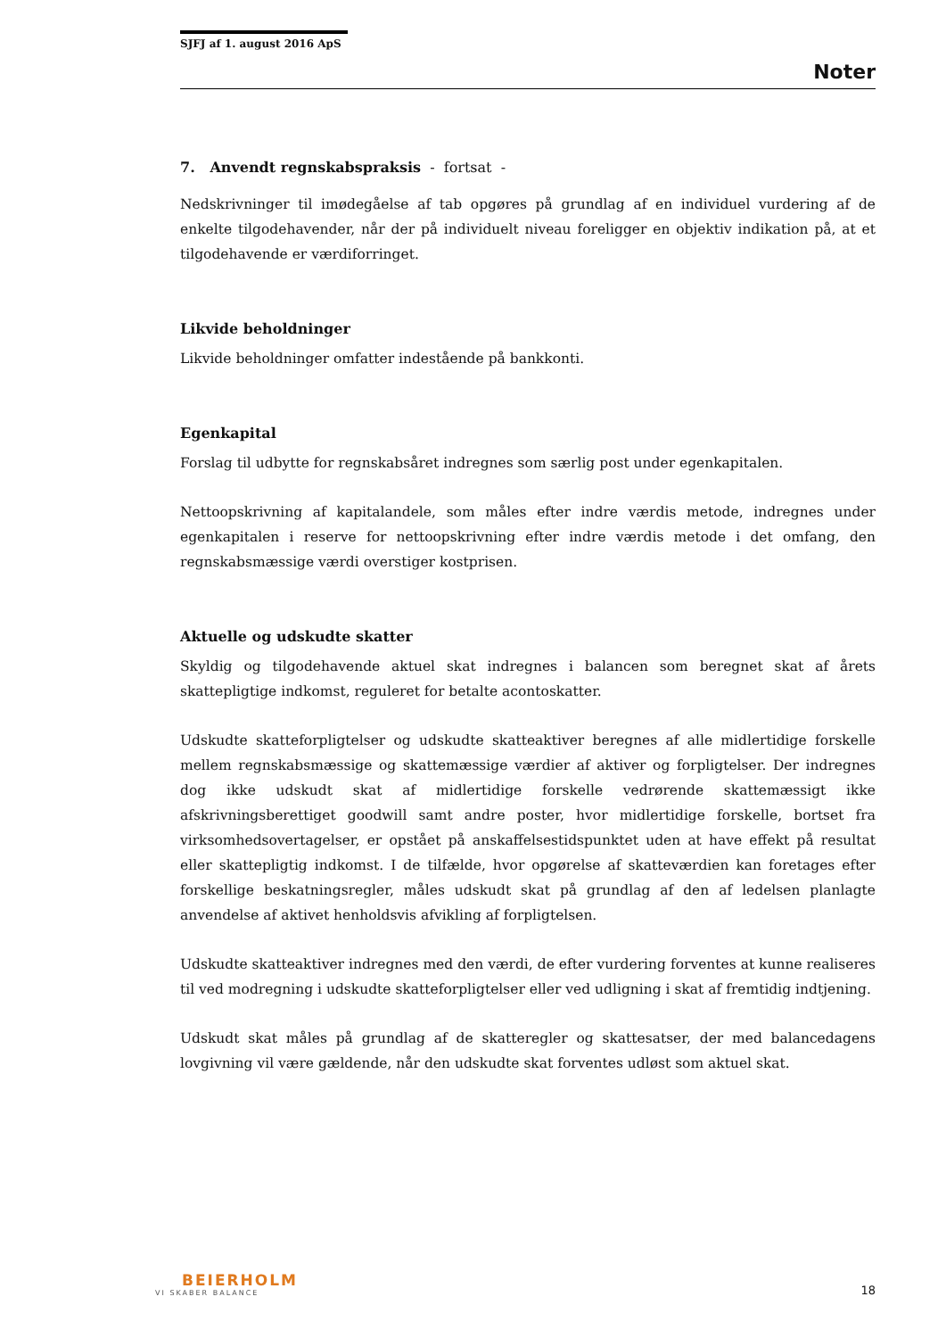SJFJ af 1. august 2016 ApS
Noter
7. Anvendt regnskabspraksis - fortsat -
Nedskrivninger til imødegåelse af tab opgøres på grundlag af en individuel vurdering af de enkelte tilgodehavender, når der på individuelt niveau foreligger en objektiv indikation på, at et tilgodehavende er værdiforringet.
Likvide beholdninger
Likvide beholdninger omfatter indestående på bankkonti.
Egenkapital
Forslag til udbytte for regnskabsåret indregnes som særlig post under egenkapitalen.
Nettoopskrivning af kapitalandele, som måles efter indre værdis metode, indregnes under egenkapitalen i reserve for nettoopskrivning efter indre værdis metode i det omfang, den regnskabsmæssige værdi overstiger kostprisen.
Aktuelle og udskudte skatter
Skyldig og tilgodehavende aktuel skat indregnes i balancen som beregnet skat af årets skattepligtige indkomst, reguleret for betalte acontoskatter.
Udskudte skatteforpligtelser og udskudte skatteaktiver beregnes af alle midlertidige forskelle mellem regnskabsmæssige og skattemæssige værdier af aktiver og forpligtelser. Der indregnes dog ikke udskudt skat af midlertidige forskelle vedrørende skattemæssigt ikke afskrivningsberettiget goodwill samt andre poster, hvor midlertidige forskelle, bortset fra virksomhedsovertagelser, er opstået på anskaffelsestidspunktet uden at have effekt på resultat eller skattepligtig indkomst. I de tilfælde, hvor opgørelse af skatteværdien kan foretages efter forskellige beskatningsregler, måles udskudt skat på grundlag af den af ledelsen planlagte anvendelse af aktivet henholdsvis afvikling af forpligtelsen.
Udskudte skatteaktiver indregnes med den værdi, de efter vurdering forventes at kunne realiseres til ved modregning i udskudte skatteforpligtelser eller ved udligning i skat af fremtidig indtjening.
Udskudt skat måles på grundlag af de skatteregler og skattesatser, der med balancedagens lovgivning vil være gældende, når den udskudte skat forventes udløst som aktuel skat.
BEIERHOLM
VI SKABER BALANCE
18